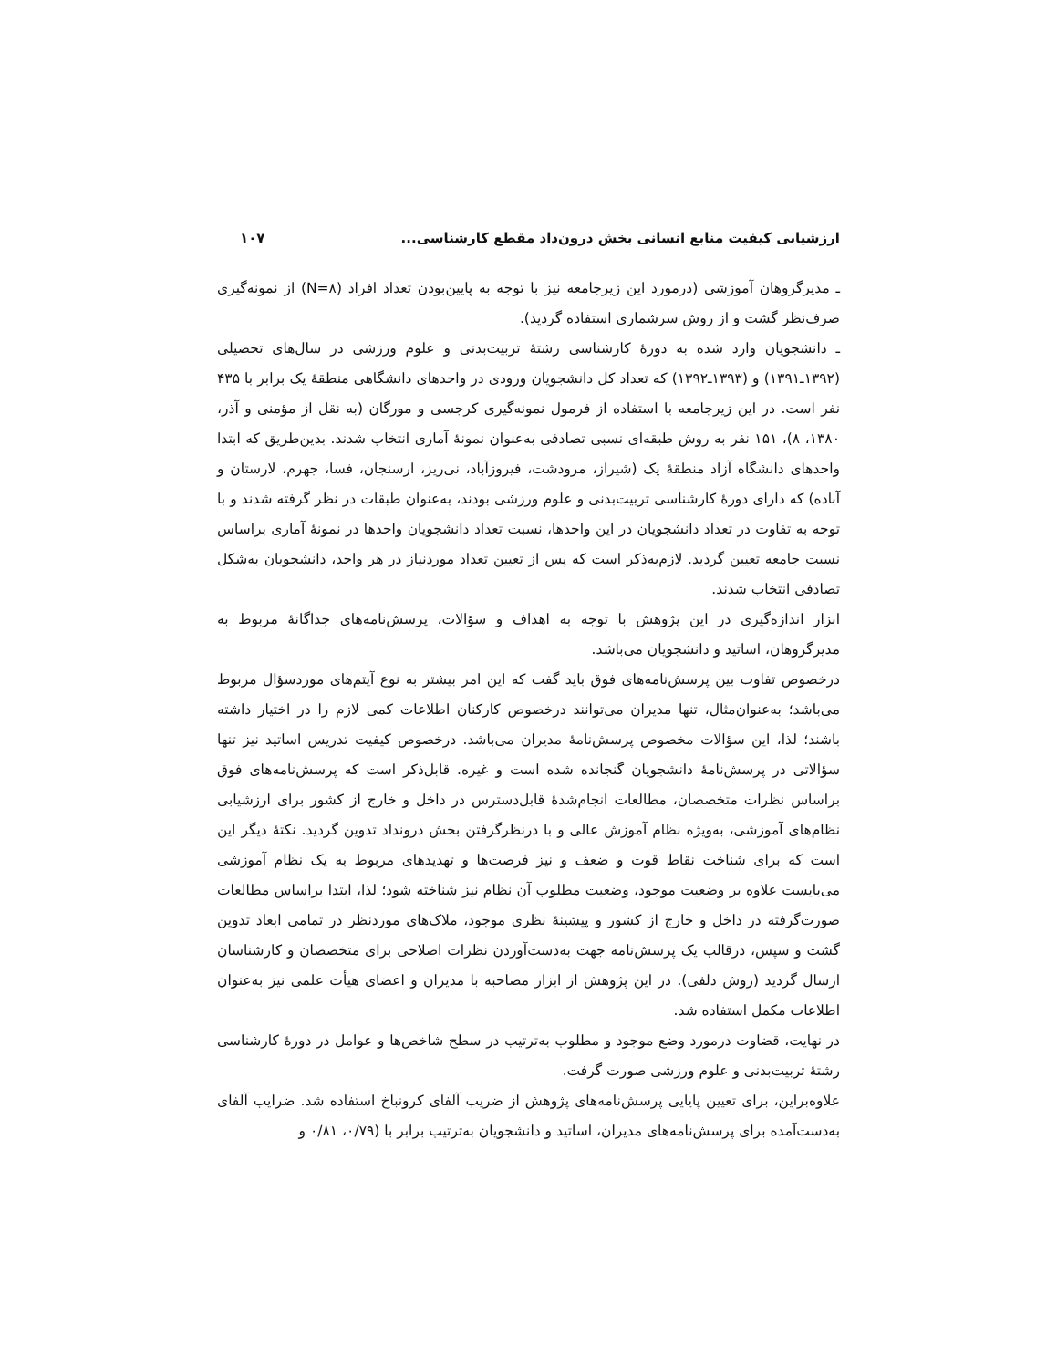ارزشیابی کیفیت منابع انسانی بخش درون‌داد مقطع کارشناسی... ۱۰۷
ـ مدیرگروهان آموزشی (درمورد این زیرجامعه نیز با توجه به پایین‌بودن تعداد افراد (N=۸) از نمونه‌گیری صرف‌نظر گشت و از روش سرشماری استفاده گردید).
ـ دانشجویان وارد شده به دورهٔ کارشناسی رشتهٔ تربیت‌بدنی و علوم ورزشی در سال‌های تحصیلی (۱۳۹۲ـ۱۳۹۱) و (۱۳۹۳ـ۱۳۹۲) که تعداد کل دانشجویان ورودی در واحدهای دانشگاهی منطقهٔ یک برابر با ۴۳۵ نفر است. در این زیرجامعه با استفاده از فرمول نمونه‌گیری کرجسی و مورگان (به نقل از مؤمنی و آذر، ۱۳۸۰، ۸)، ۱۵۱ نفر به روش طبقه‌ای نسبی تصادفی به‌عنوان نمونهٔ آماری انتخاب شدند. بدین‌طریق که ابتدا واحدهای دانشگاه آزاد منطقهٔ یک (شیراز، مرودشت، فیروزآباد، نی‌ریز، ارسنجان، فسا، جهرم، لارستان و آباده) که دارای دورهٔ کارشناسی تربیت‌بدنی و علوم ورزشی بودند، به‌عنوان طبقات در نظر گرفته شدند و با توجه به تفاوت در تعداد دانشجویان در این واحدها، نسبت تعداد دانشجویان واحدها در نمونهٔ آماری براساس نسبت جامعه تعیین گردید. لازم‌به‌ذکر است که پس از تعیین تعداد موردنیاز در هر واحد، دانشجویان به‌شکل تصادفی انتخاب شدند.
ابزار اندازه‌گیری در این پژوهش با توجه به اهداف و سؤالات، پرسش‌نامه‌های جداگانهٔ مربوط به مدیرگروهان، اساتید و دانشجویان می‌باشد.
درخصوص تفاوت بین پرسش‌نامه‌های فوق باید گفت که این امر بیشتر به نوع آیتم‌های موردسؤال مربوط می‌باشد؛ به‌عنوان‌مثال، تنها مدیران می‌توانند درخصوص کارکنان اطلاعات کمی لازم را در اختیار داشته باشند؛ لذا، این سؤالات مخصوص پرسش‌نامهٔ مدیران می‌باشد. درخصوص کیفیت تدریس اساتید نیز تنها سؤالاتی در پرسش‌نامهٔ دانشجویان گنجانده شده است و غیره. قابل‌ذکر است که پرسش‌نامه‌های فوق براساس نظرات متخصصان، مطالعات انجام‌شدهٔ قابل‌دسترس در داخل و خارج از کشور برای ارزشیابی نظام‌های آموزشی، به‌ویژه نظام آموزش عالی و با درنظرگرفتن بخش درونداد تدوین گردید. نکتهٔ دیگر این است که برای شناخت نقاط قوت و ضعف و نیز فرصت‌ها و تهدیدهای مربوط به یک نظام آموزشی می‌بایست علاوه بر وضعیت موجود، وضعیت مطلوب آن نظام نیز شناخته شود؛ لذا، ابتدا براساس مطالعات صورت‌گرفته در داخل و خارج از کشور و پیشینهٔ نظری موجود، ملاک‌های موردنظر در تمامی ابعاد تدوین گشت و سپس، درقالب یک پرسش‌نامه جهت به‌دست‌آوردن نظرات اصلاحی برای متخصصان و کارشناسان ارسال گردید (روش دلفی). در این پژوهش از ابزار مصاحبه با مدیران و اعضای هیأت علمی نیز به‌عنوان اطلاعات مکمل استفاده شد.
در نهایت، قضاوت درمورد وضع موجود و مطلوب به‌ترتیب در سطح شاخص‌ها و عوامل در دورهٔ کارشناسی رشتهٔ تربیت‌بدنی و علوم ورزشی صورت گرفت.
علاوه‌براین، برای تعیین پایایی پرسش‌نامه‌های پژوهش از ضریب آلفای کرونباخ استفاده شد. ضرایب آلفای به‌دست‌آمده برای پرسش‌نامه‌های مدیران، اساتید و دانشجویان به‌ترتیب برابر با (۰/۷۹، ۰/۸۱ و